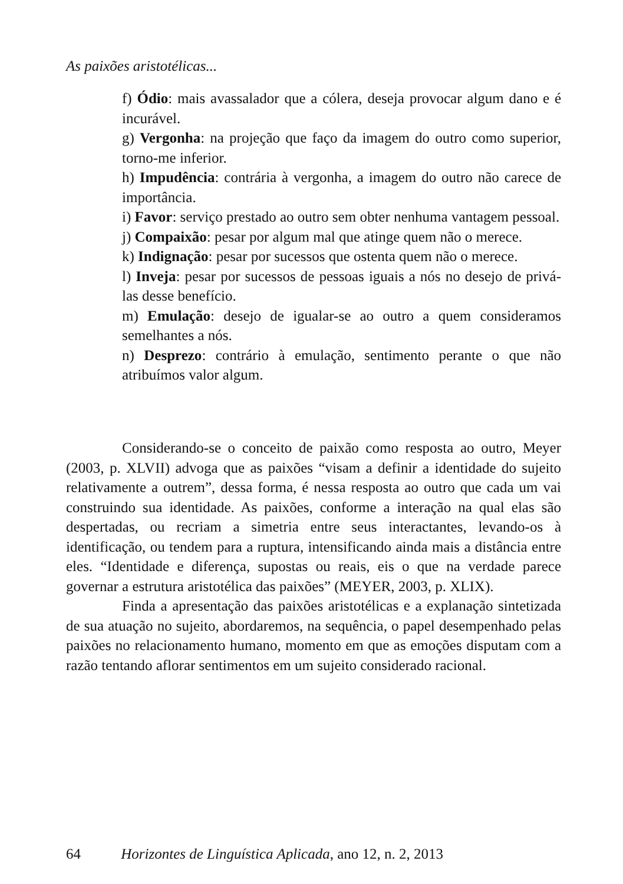As paixões aristotélicas...
f) Ódio: mais avassalador que a cólera, deseja provocar algum dano e é incurável.
g) Vergonha: na projeção que faço da imagem do outro como superior, torno-me inferior.
h) Impudência: contrária à vergonha, a imagem do outro não carece de importância.
i) Favor: serviço prestado ao outro sem obter nenhuma vantagem pessoal.
j) Compaixão: pesar por algum mal que atinge quem não o merece.
k) Indignação: pesar por sucessos que ostenta quem não o merece.
l) Inveja: pesar por sucessos de pessoas iguais a nós no desejo de privá-las desse benefício.
m) Emulação: desejo de igualar-se ao outro a quem consideramos semelhantes a nós.
n) Desprezo: contrário à emulação, sentimento perante o que não atribuímos valor algum.
Considerando-se o conceito de paixão como resposta ao outro, Meyer (2003, p. XLVII) advoga que as paixões “visam a definir a identidade do sujeito relativamente a outrem”, dessa forma, é nessa resposta ao outro que cada um vai construindo sua identidade. As paixões, conforme a interação na qual elas são despertadas, ou recriam a simetria entre seus interactantes, levando-os à identificação, ou tendem para a ruptura, intensificando ainda mais a distância entre eles. “Identidade e diferença, supostas ou reais, eis o que na verdade parece governar a estrutura aristotélica das paixões” (MEYER, 2003, p. XLIX).
Finda a apresentação das paixões aristotélicas e a explanação sintetizada de sua atuação no sujeito, abordaremos, na sequência, o papel desempenhado pelas paixões no relacionamento humano, momento em que as emoções disputam com a razão tentando aflorar sentimentos em um sujeito considerado racional.
64 Horizontes de Linguística Aplicada, ano 12, n. 2, 2013